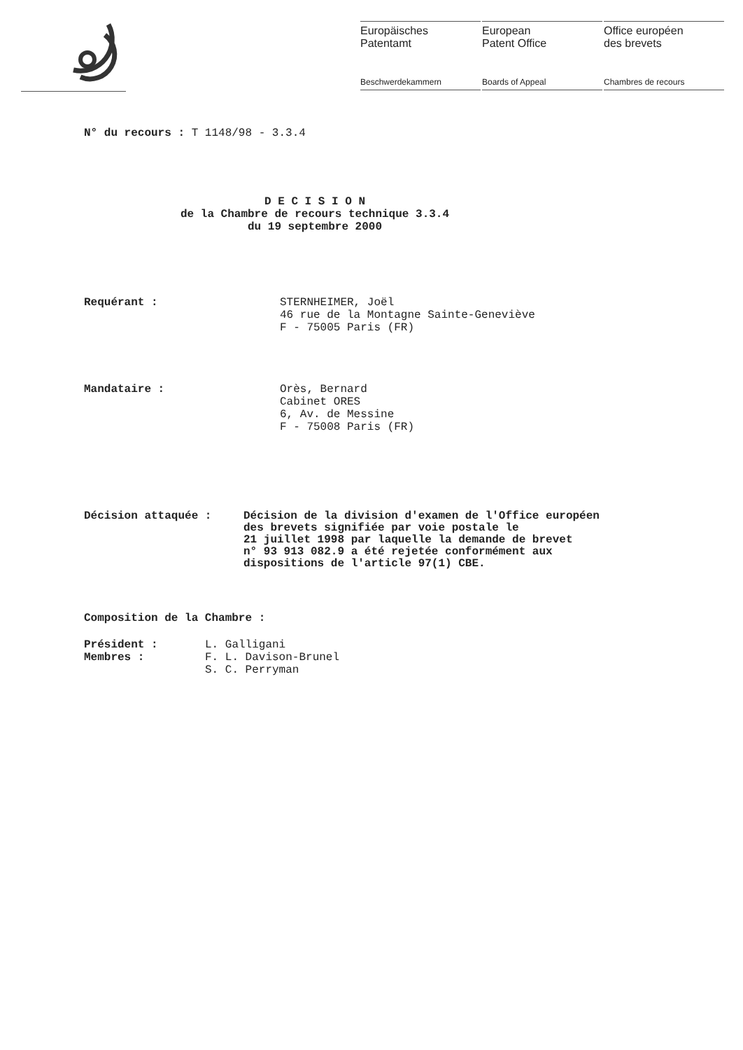Europäisches
Patentamt
Beschwerdekammern
European
Patent Office
Boards of Appeal
Office européen
des brevets
Chambres de recours
N° du recours : T 1148/98 - 3.3.4
D E C I S I O N
de la Chambre de recours technique 3.3.4
du 19 septembre 2000
Requérant : STERNHEIMER, Joël
46 rue de la Montagne Sainte-Geneviève
F - 75005 Paris (FR)
Mandataire : Orès, Bernard
Cabinet ORES
6, Av. de Messine
F - 75008 Paris (FR)
Décision attaquée : Décision de la division d'examen de l'Office européen
des brevets signifiée par voie postale le
21 juillet 1998 par laquelle la demande de brevet
n° 93 913 082.9 a été rejetée conformément aux
dispositions de l'article 97(1) CBE.
Composition de la Chambre :
Président :
Membres :
L. Galligani
F. L. Davison-Brunel
S. C. Perryman